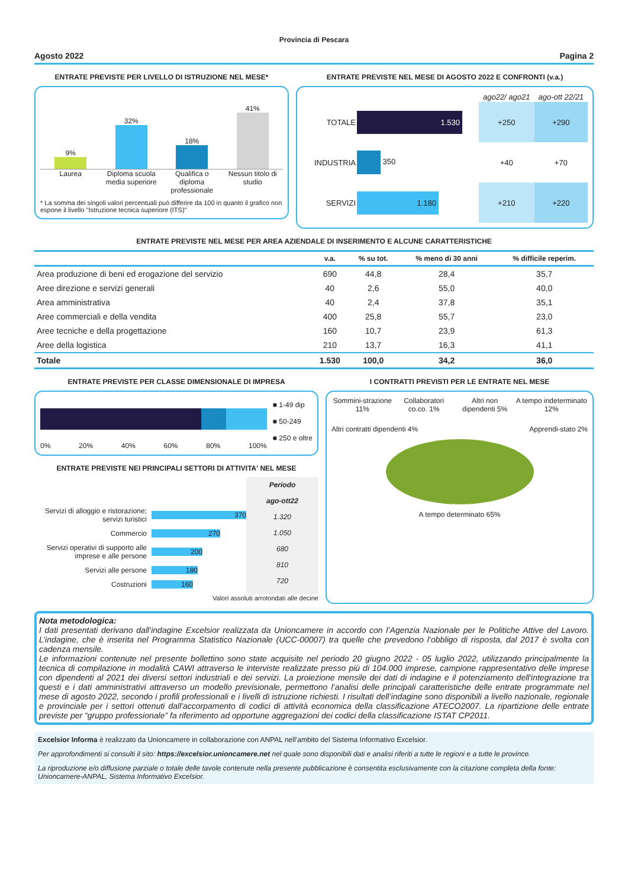Provincia di Pescara
Agosto 2022 Pagina 2
ENTRATE PREVISTE PER LIVELLO DI ISTRUZIONE NEL MESE*
9%
32%
18%
41%
Laurea Diploma scuola media superiore
Qualifica o diploma professionale
Nessun titolo di studio
* La somma dei singoli valori percentuali può differire da 100 in quanto il grafico non espone il livello "Istruzione tecnica superiore (ITS)"
ENTRATE PREVISTE NEL MESE DI AGOSTO 2022 E CONFRONTI (v.a.)
| | | ago22/ ago21 | ago-ott 22/21 |
| TOTALE | 1.530 | +250 | +290 |
| INDUSTRIA | 350 | +40 | +70 |
| SERVIZI | 1.180 | +210 | +220 |
ENTRATE PREVISTE NEL MESE PER AREA AZIENDALE DI INSERIMENTO E ALCUNE CARATTERISTICHE
| | v.a. | % su tot. | % meno di 30 anni | % difficile reperim. |
| --- | --- | --- | --- | --- |
| Area produzione di beni ed erogazione del servizio | 690 | 44,8 | 28,4 | 35,7 |
| Aree direzione e servizi generali | 40 | 2,6 | 55,0 | 40,0 |
| Area amministrativa | 40 | 2,4 | 37,8 | 35,1 |
| Aree commerciali e della vendita | 400 | 25,8 | 55,7 | 23,0 |
| Aree tecniche e della progettazione | 160 | 10,7 | 23,9 | 61,3 |
| Aree della logistica | 210 | 13,7 | 16,3 | 41,1 |
| Totale | 1.530 | 100,0 | 34,2 | 36,0 |
ENTRATE PREVISTE PER CLASSE DIMENSIONALE DI IMPRESA
0% 20% 40% 60% 80% 100%
■ 1-49 dip
■ 50-249
■ 250 e oltre
ENTRATE PREVISTE NEI PRINCIPALI SETTORI DI ATTIVITA' NEL MESE
Servizi di alloggio e ristorazione; servizi turistici 370
Commercio 270
Servizi operativi di supporto alle imprese e alle persone 200
Servizi alle persone 180
Costruzioni 160
Periodo
ago-ott22
1.320
1.050
680
810
720
Valori assoluti arrotondati alle decine
I CONTRATTI PREVISTI PER LE ENTRATE NEL MESE
Sommini-strazione 11% Collaboratori co.co. 1% Altri non dipendenti 5% A tempo indeterminato 12%
Altri contratti dipendenti 4% Apprendi-stato 2%
A tempo determinato 65%
Nota metodologica:
I dati presentati derivano dall’indagine Excelsior realizzata da Unioncamere in accordo con l’Agenzia Nazionale per le Politiche Attive del Lavoro. L’indagine, che è inserita nel Programma Statistico Nazionale (UCC-00007) tra quelle che prevedono l’obbligo di risposta, dal 2017 è svolta con cadenza mensile.
Le informazioni contenute nel presente bollettino sono state acquisite nel periodo 20 giugno 2022 - 05 luglio 2022, utilizzando principalmente la tecnica di compilazione in modalità CAWI attraverso le interviste realizzate presso più di 104.000 imprese, campione rappresentativo delle imprese con dipendenti al 2021 dei diversi settori industriali e dei servizi. La proiezione mensile dei dati di indagine e il potenziamento dell'integrazione tra questi e i dati amministrativi attraverso un modello previsionale, permettono l’analisi delle principali caratteristiche delle entrate programmate nel mese di agosto 2022, secondo i profili professionali e i livelli di istruzione richiesti. I risultati dell’indagine sono disponibili a livello nazionale, regionale e provinciale per i settori ottenuti dall'accorpamento di codici di attività economica della classificazione ATECO2007. La ripartizione delle entrate previste per “gruppo professionale” fa riferimento ad opportune aggregazioni dei codici della classificazione ISTAT CP2011.
Excelsior Informa è realizzato da Unioncamere in collaborazione con ANPAL nell’ambito del Sistema Informativo Excelsior.
Per approfondimenti si consulti il sito: https://excelsior.unioncamere.net nel quale sono disponibili dati e analisi riferiti a tutte le regioni e a tutte le province.
La riproduzione e/o diffusione parziale o totale delle tavole contenute nella presente pubblicazione è consentita esclusivamente con la citazione completa della fonte: Unioncamere-ANPAL, Sistema Informativo Excelsior.